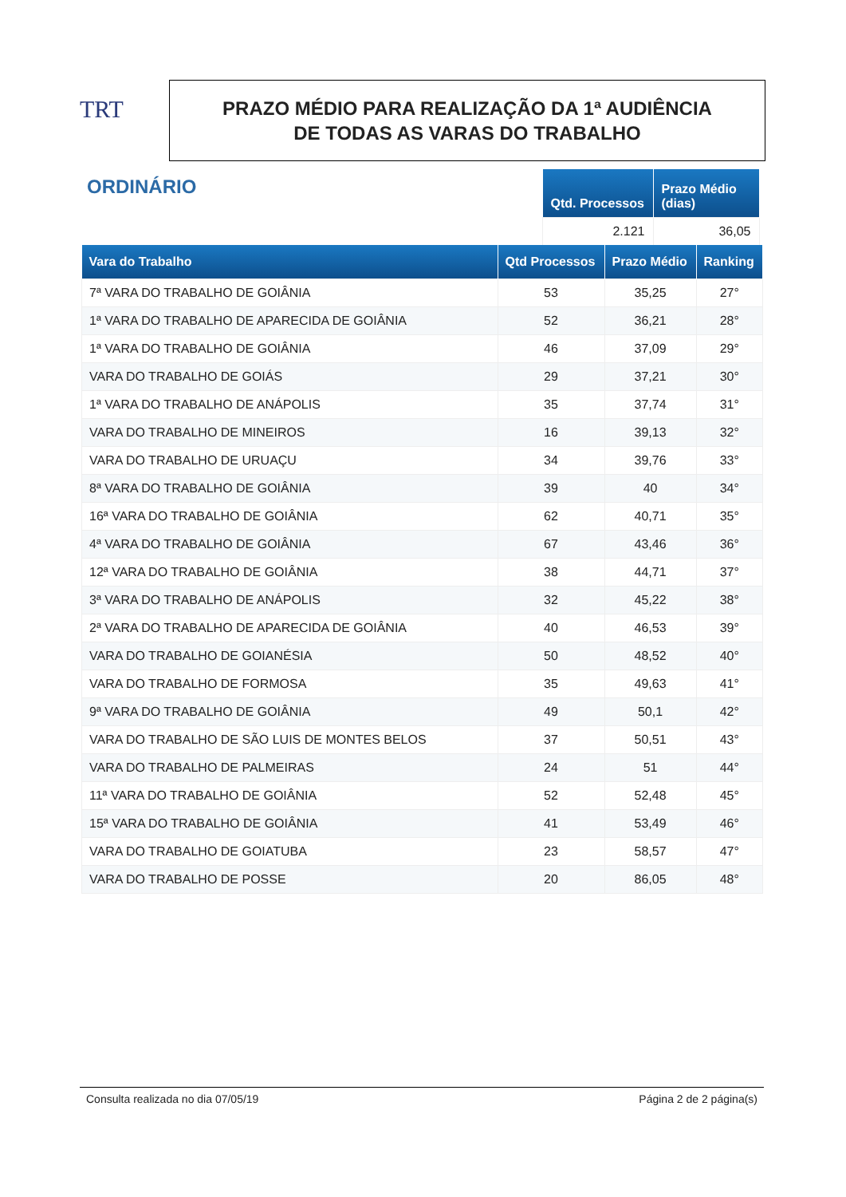TRT
PRAZO MÉDIO PARA REALIZAÇÃO DA 1ª AUDIÊNCIA
DE TODAS AS VARAS DO TRABALHO
ORDINÁRIO
| Qtd. Processos | Prazo Médio (dias) |
| --- | --- |
| 2.121 | 36,05 |
| Vara do Trabalho | Qtd Processos | Prazo Médio | Ranking |
| --- | --- | --- | --- |
| 7ª VARA DO TRABALHO DE GOIÂNIA | 53 | 35,25 | 27° |
| 1ª VARA DO TRABALHO DE APARECIDA DE GOIÂNIA | 52 | 36,21 | 28° |
| 1ª VARA DO TRABALHO DE GOIÂNIA | 46 | 37,09 | 29° |
| VARA DO TRABALHO DE GOIÁS | 29 | 37,21 | 30° |
| 1ª VARA DO TRABALHO DE ANÁPOLIS | 35 | 37,74 | 31° |
| VARA DO TRABALHO DE MINEIROS | 16 | 39,13 | 32° |
| VARA DO TRABALHO DE URUAÇU | 34 | 39,76 | 33° |
| 8ª VARA DO TRABALHO DE GOIÂNIA | 39 | 40 | 34° |
| 16ª VARA DO TRABALHO DE GOIÂNIA | 62 | 40,71 | 35° |
| 4ª VARA DO TRABALHO DE GOIÂNIA | 67 | 43,46 | 36° |
| 12ª VARA DO TRABALHO DE GOIÂNIA | 38 | 44,71 | 37° |
| 3ª VARA DO TRABALHO DE ANÁPOLIS | 32 | 45,22 | 38° |
| 2ª VARA DO TRABALHO DE APARECIDA DE GOIÂNIA | 40 | 46,53 | 39° |
| VARA DO TRABALHO DE GOIANÉSIA | 50 | 48,52 | 40° |
| VARA DO TRABALHO DE FORMOSA | 35 | 49,63 | 41° |
| 9ª VARA DO TRABALHO DE GOIÂNIA | 49 | 50,1 | 42° |
| VARA DO TRABALHO DE SÃO LUIS DE MONTES BELOS | 37 | 50,51 | 43° |
| VARA DO TRABALHO DE PALMEIRAS | 24 | 51 | 44° |
| 11ª VARA DO TRABALHO DE GOIÂNIA | 52 | 52,48 | 45° |
| 15ª VARA DO TRABALHO DE GOIÂNIA | 41 | 53,49 | 46° |
| VARA DO TRABALHO DE GOIATUBA | 23 | 58,57 | 47° |
| VARA DO TRABALHO DE POSSE | 20 | 86,05 | 48° |
Consulta realizada no dia 07/05/19 Página 2 de 2 página(s)